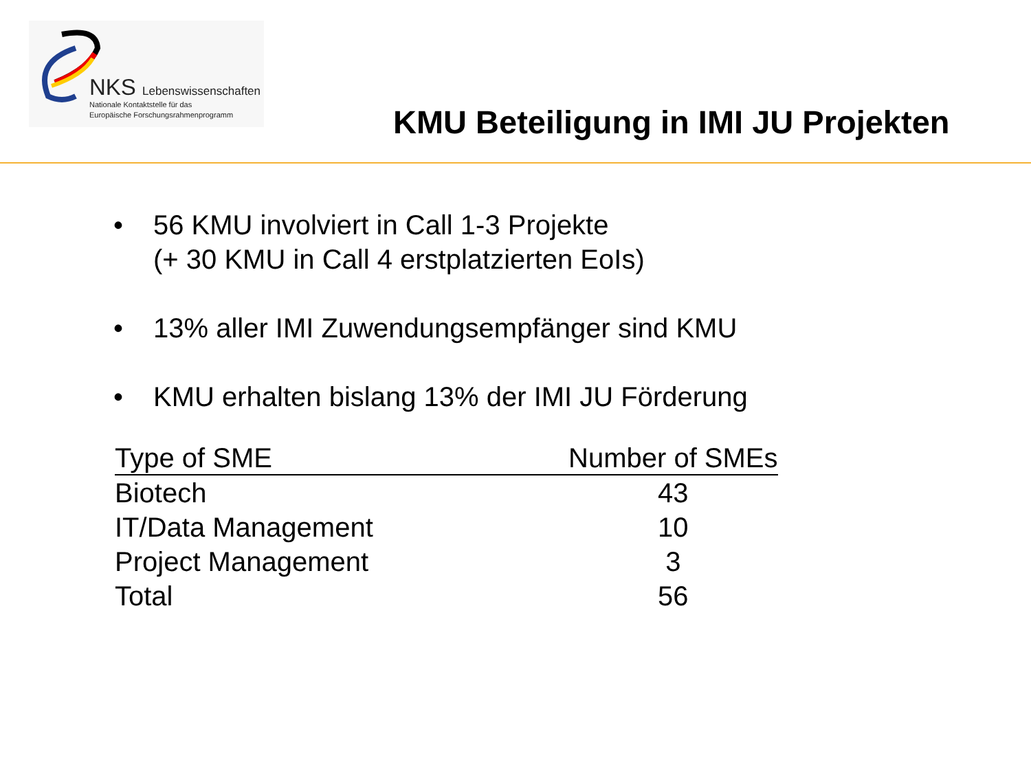NKS Lebenswissenschaften
Nationale Kontaktstelle für das
Europäische Forschungsrahmenprogramm
KMU Beteiligung in IMI JU Projekten
• 56 KMU involviert in Call 1-3 Projekte
(+ 30 KMU in Call 4 erstplatzierten EoIs)
• 13% aller IMI Zuwendungsempfänger sind KMU
• KMU erhalten bislang 13% der IMI JU Förderung
| Type of SME | Number of SMEs |
| --- | --- |
| Biotech | 43 |
| IT/Data Management | 10 |
| Project Management | 3 |
| Total | 56 |